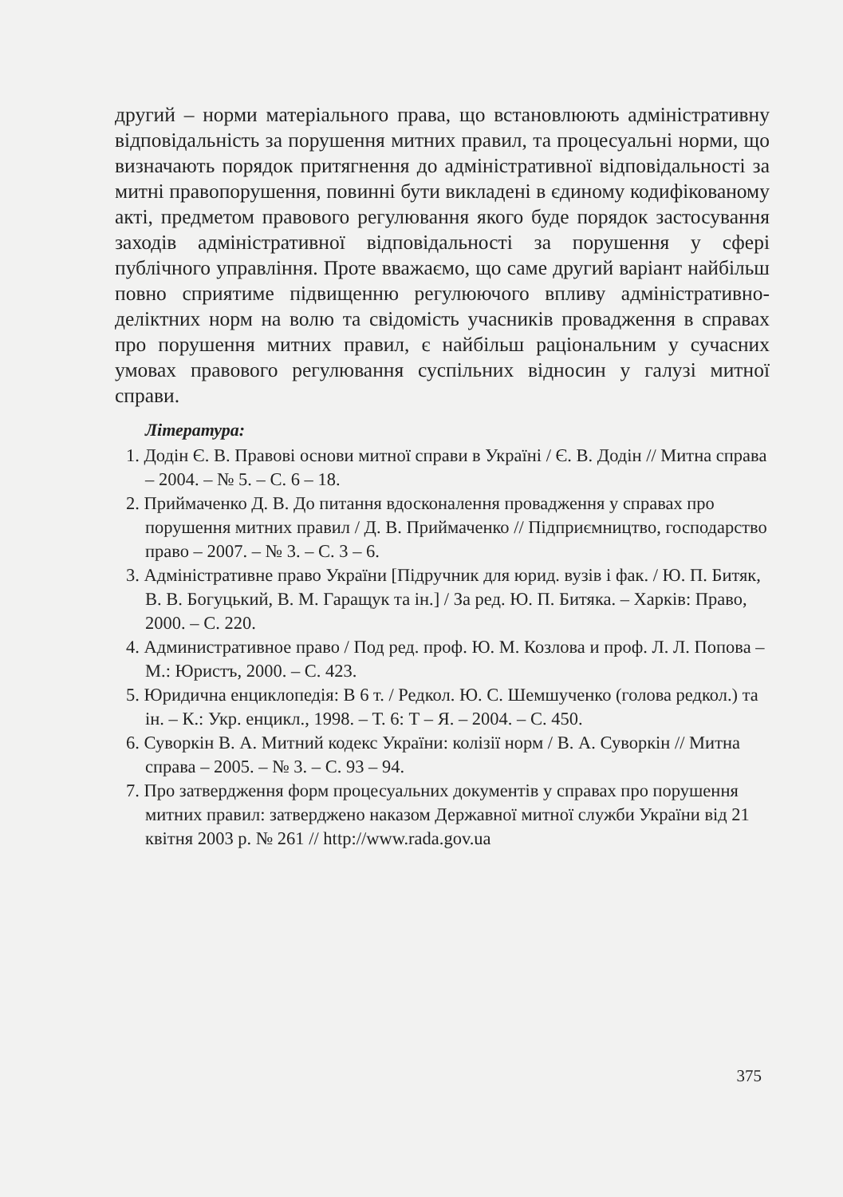другий – норми матеріального права, що встановлюють адміністративну відповідальність за порушення митних правил, та процесуальні норми, що визначають порядок притягнення до адміністративної відповідальності за митні правопорушення, повинні бути викладені в єдиному кодифікованому акті, предметом правового регулювання якого буде порядок застосування заходів адміністративної відповідальності за порушення у сфері публічного управління. Проте вважаємо, що саме другий варіант найбільш повно сприятиме підвищенню регулюючого впливу адміністративно-деліктних норм на волю та свідомість учасників провадження в справах про порушення митних правил, є найбільш раціональним у сучасних умовах правового регулювання суспільних відносин у галузі митної справи.
Література:
1. Додін Є. В. Правові основи митної справи в Україні / Є. В. Додін // Митна справа – 2004. – № 5. – С. 6 – 18.
2. Приймаченко Д. В. До питання вдосконалення провадження у справах про порушення митних правил / Д. В. Приймаченко // Підприємництво, господарство право – 2007. – № 3. – С. 3 – 6.
3. Адміністративне право України [Підручник для юрид. вузів і фак. / Ю. П. Битяк, В. В. Богуцький, В. М. Гаращук та ін.] / За ред. Ю. П. Битяка. – Харків: Право, 2000. – С. 220.
4. Административное право / Под ред. проф. Ю. М. Козлова и проф. Л. Л. Попова – М.: Юристъ, 2000. – С. 423.
5. Юридична енциклопедія: В 6 т. / Редкол. Ю. С. Шемшученко (голова редкол.) та ін. – К.: Укр. енцикл., 1998. – Т. 6: Т – Я. – 2004. – С. 450.
6. Суворкін В. А. Митний кодекс України: колізії норм / В. А. Суворкін // Митна справа – 2005. – № 3. – С. 93 – 94.
7. Про затвердження форм процесуальних документів у справах про порушення митних правил: затверджено наказом Державної митної служби України від 21 квітня 2003 р. № 261 // http://www.rada.gov.ua
375